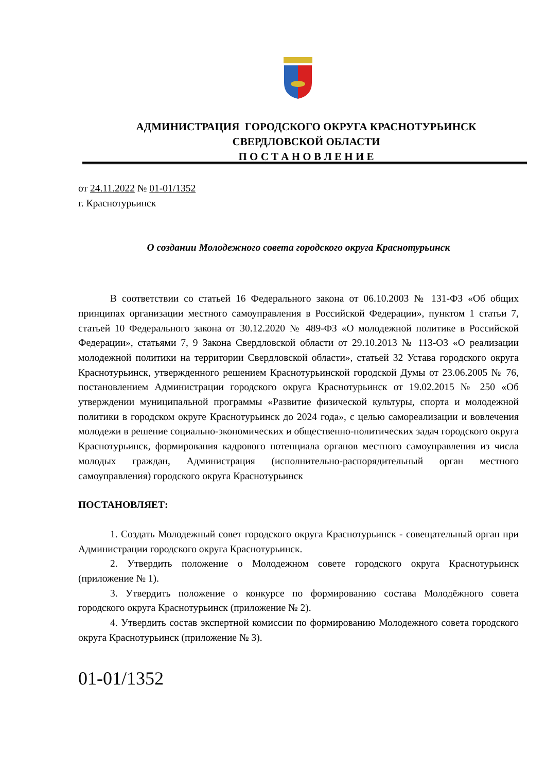АДМИНИСТРАЦИЯ ГОРОДСКОГО ОКРУГА КРАСНОТУРЬИНСК
СВЕРДЛОВСКОЙ ОБЛАСТИ
П О С Т А Н О В Л Е Н И Е
от 24.11.2022 № 01-01/1352
г. Краснотурьинск
О создании Молодежного совета городского округа Краснотурьинск
В соответствии со статьей 16 Федерального закона от 06.10.2003 № 131-ФЗ «Об общих принципах организации местного самоуправления в Российской Федерации», пунктом 1 статьи 7, статьей 10 Федерального закона от 30.12.2020 № 489-ФЗ «О молодежной политике в Российской Федерации», статьями 7, 9 Закона Свердловской области от 29.10.2013 № 113-ОЗ «О реализации молодежной политики на территории Свердловской области», статьей 32 Устава городского округа Краснотурьинск, утвержденного решением Краснотурьинской городской Думы от 23.06.2005 № 76, постановлением Администрации городского округа Краснотурьинск от 19.02.2015 № 250 «Об утверждении муниципальной программы «Развитие физической культуры, спорта и молодежной политики в городском округе Краснотурьинск до 2024 года», с целью самореализации и вовлечения молодежи в решение социально-экономических и общественно-политических задач городского округа Краснотурьинск, формирования кадрового потенциала органов местного самоуправления из числа молодых граждан, Администрация (исполнительно-распорядительный орган местного самоуправления) городского округа Краснотурьинск
ПОСТАНОВЛЯЕТ:
1. Создать Молодежный совет городского округа Краснотурьинск - совещательный орган при Администрации городского округа Краснотурьинск.
2. Утвердить положение о Молодежном совете городского округа Краснотурьинск (приложение № 1).
3. Утвердить положение о конкурсе по формированию состава Молодёжного совета городского округа Краснотурьинск (приложение № 2).
4. Утвердить состав экспертной комиссии по формированию Молодежного совета городского округа Краснотурьинск (приложение № 3).
01-01/1352